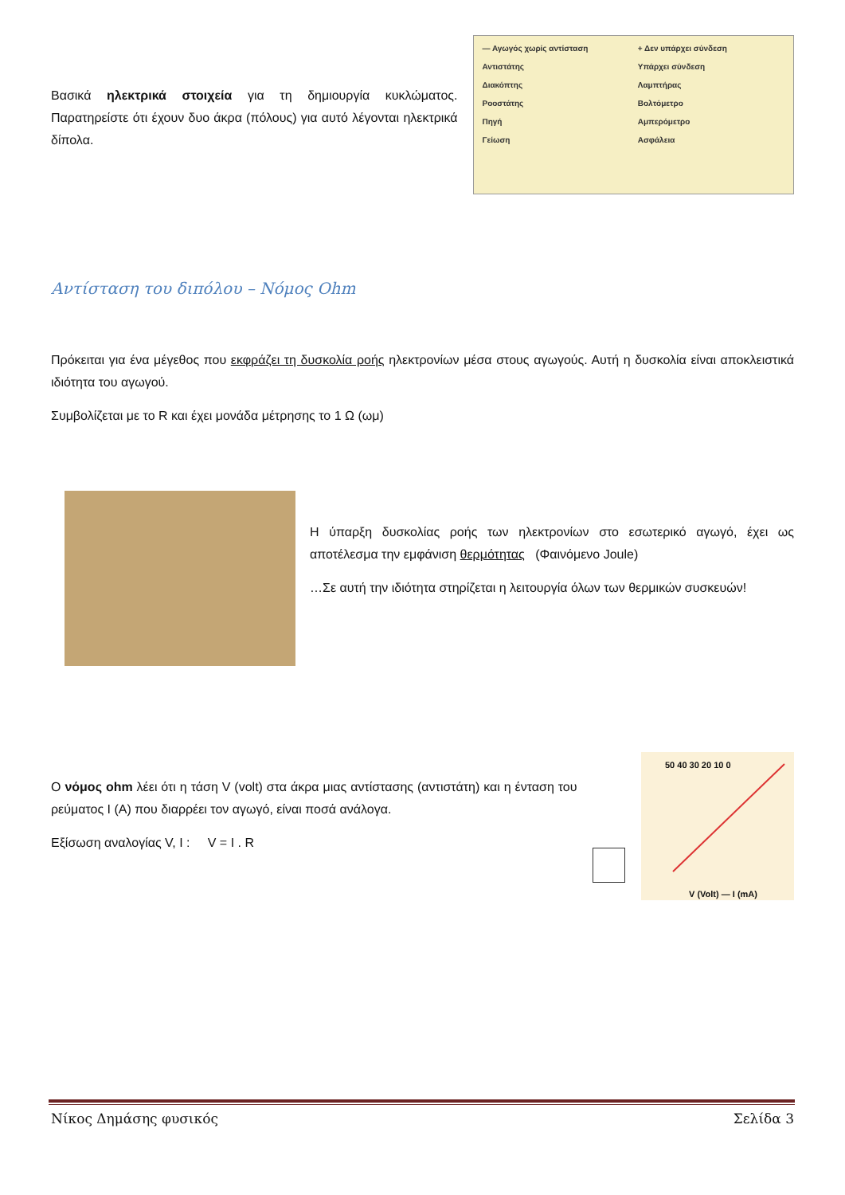Βασικά ηλεκτρικά στοιχεία για τη δημιουργία κυκλώματος. Παρατηρείστε ότι έχουν δυο άκρα (πόλους) για αυτό λέγονται ηλεκτρικά δίπολα.
— Αγωγός χωρίς αντίσταση + Δεν υπάρχει σύνδεση Αντιστάτης Υπάρχει σύνδεση Διακόπτης Λαμπτήρας Ροοστάτης Βολτόμετρο Πηγή Αμπερόμετρο Γείωση Ασφάλεια
Αντίσταση του διπόλου – Νόμος Ohm
Πρόκειται για ένα μέγεθος που εκφράζει τη δυσκολία ροής ηλεκτρονίων μέσα στους αγωγούς. Αυτή η δυσκολία είναι αποκλειστικά ιδιότητα του αγωγού.
Συμβολίζεται με το R και έχει μονάδα μέτρησης το 1 Ω (ωμ)
Η ύπαρξη δυσκολίας ροής των ηλεκτρονίων στο εσωτερικό αγωγό, έχει ως αποτέλεσμα την εμφάνιση θερμότητας (Φαινόμενο Joule)
…Σε αυτή την ιδιότητα στηρίζεται η λειτουργία όλων των θερμικών συσκευών!
Ο νόμος ohm λέει ότι η τάση V (volt) στα άκρα μιας αντίστασης (αντιστάτη) και η ένταση του ρεύματος I (A) που διαρρέει τον αγωγό, είναι ποσά ανάλογα.
Εξίσωση αναλογίας V, I : V = I . R
50 40 30 20 10 0
V (Volt) — I (mA)
Νίκος Δημάσης φυσικός Σελίδα 3